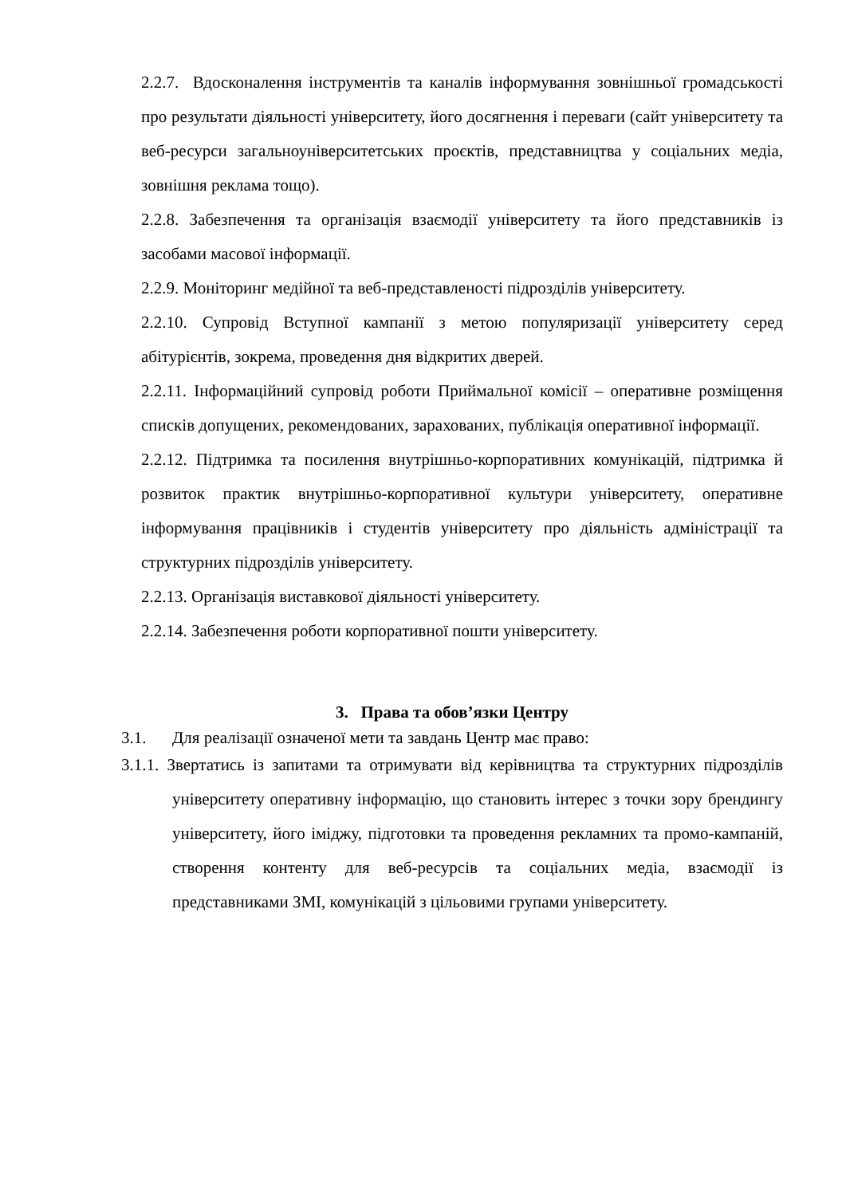2.2.7. Вдосконалення інструментів та каналів інформування зовнішньої громадськості про результати діяльності університету, його досягнення і переваги (сайт університету та веб-ресурси загальноуніверситетських проєктів, представництва у соціальних медіа, зовнішня реклама тощо).
2.2.8. Забезпечення та організація взаємодії університету та його представників із засобами масової інформації.
2.2.9. Моніторинг медійної та веб-представленості підрозділів університету.
2.2.10. Супровід Вступної кампанії з метою популяризації університету серед абітурієнтів, зокрема, проведення дня відкритих дверей.
2.2.11. Інформаційний супровід роботи Приймальної комісії – оперативне розміщення списків допущених, рекомендованих, зарахованих, публікація оперативної інформації.
2.2.12. Підтримка та посилення внутрішньо-корпоративних комунікацій, підтримка й розвиток практик внутрішньо-корпоративної культури університету, оперативне інформування працівників і студентів університету про діяльність адміністрації та структурних підрозділів університету.
2.2.13. Організація виставкової діяльності університету.
2.2.14. Забезпечення роботи корпоративної пошти університету.
3. Права та обов’язки Центру
3.1. Для реалізації означеної мети та завдань Центр має право:
3.1.1. Звертатись із запитами та отримувати від керівництва та структурних підрозділів університету оперативну інформацію, що становить інтерес з точки зору брендингу університету, його іміджу, підготовки та проведення рекламних та промо-кампаній, створення контенту для веб-ресурсів та соціальних медіа, взаємодії із представниками ЗМІ, комунікацій з цільовими групами університету.